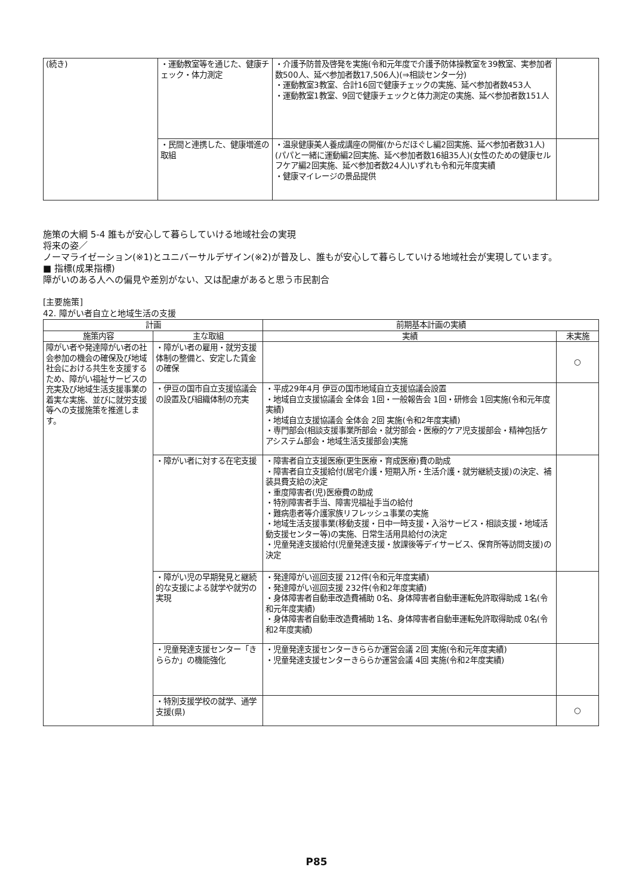| (続き) | ・運動教室等を通じた、健康チェック・体力測定 | ・介護予防普及啓発を実施(令和元年度で介護予防体操教室を39教室、実参加者数500人、延べ参加者数17,506人)(⇒相談センター分) ・運動教室3教室、合計16回で健康チェックの実施、延べ参加者数453人 ・運動教室1教室、9回で健康チェックと体力測定の実施、延べ参加者数151人 | |
| | ・民間と連携した、健康増進の取組 | ・温泉健康美人養成講座の開催(からだほぐし編2回実施、延べ参加者数31人)(パパと一緒に運動編2回実施、延べ参加者数16組35人)(女性のための健康セルフケア編2回実施、延べ参加者数24人)いずれも令和元年度実績 ・健康マイレージの景品提供 | |
施策の大綱 5-4 誰もが安心して暮らしていける地域社会の実現
将来の姿／
ノーマライゼーション(※1)とユニバーサルデザイン(※2)が普及し、誰もが安心して暮らしていける地域社会が実現しています。
■ 指標(成果指標)
障がいのある人への偏見や差別がない、又は配慮があると思う市民割合
[主要施策]
42. 障がい者自立と地域生活の支援
| 計画 | | 前期基本計画の実績 | |
| --- | --- | --- | --- |
| 施策内容 | 主な取組 | 実績 | 未実施 |
| 障がい者や発達障がい者の社会参加の機会の確保及び地域社会における共生を支援するため、障がい福祉サービスの充実及び地域生活支援事業の着実な実施、並びに就労支援等への支援施策を推進します。 | ・障がい者の雇用・就労支援体制の整備と、安定した賃金の確保 | | ○ |
| | ・伊豆の国市自立支援協議会の設置及び組織体制の充実 | ・平成29年4月 伊豆の国市地域自立支援協議会設置 ・地域自立支援協議会 全体会 1回・一般報告会 1回・研修会 1回実施(令和元年度実績) ・地域自立支援協議会 全体会 2回 実施(令和2年度実績) ・専門部会(相談支援事業所部会・就労部会・医療的ケア児支援部会・精神包括ケアシステム部会・地域生活支援部会)実施 | |
| | ・障がい者に対する在宅支援 | ・障害者自立支援医療(更生医療・育成医療)費の助成 ・障害者自立支援給付(居宅介護・短期入所・生活介護・就労継続支援)の決定、補装具費支給の決定 ・重度障害者(児)医療費の助成 ・特別障害者手当、障害児福祉手当の給付 ・難病患者等介護家族リフレッシュ事業の実施 ・地域生活支援事業(移動支援・日中一時支援・入浴サービス・相談支援・地域活動支援センター等)の実施、日常生活用具給付の決定 ・児童発達支援給付(児童発達支援・放課後等デイサービス、保育所等訪問支援)の決定 | |
| | ・障がい児の早期発見と継続的な支援による就学や就労の実現 | ・発達障がい巡回支援 212件(令和元年度実績) ・発達障がい巡回支援 232件(令和2年度実績) ・身体障害者自動車改造費補助 0名、身体障害者自動車運転免許取得助成 1名(令和元年度実績) ・身体障害者自動車改造費補助 1名、身体障害者自動車運転免許取得助成 0名(令和2年度実績) | |
| | ・児童発達支援センター「きららか」の機能強化 | ・児童発達支援センターきららか運営会議 2回 実施(令和元年度実績) ・児童発達支援センターきららか運営会議 4回 実施(令和2年度実績) | |
| | ・特別支援学校の就学、通学支援(県) | | ○ |
P85